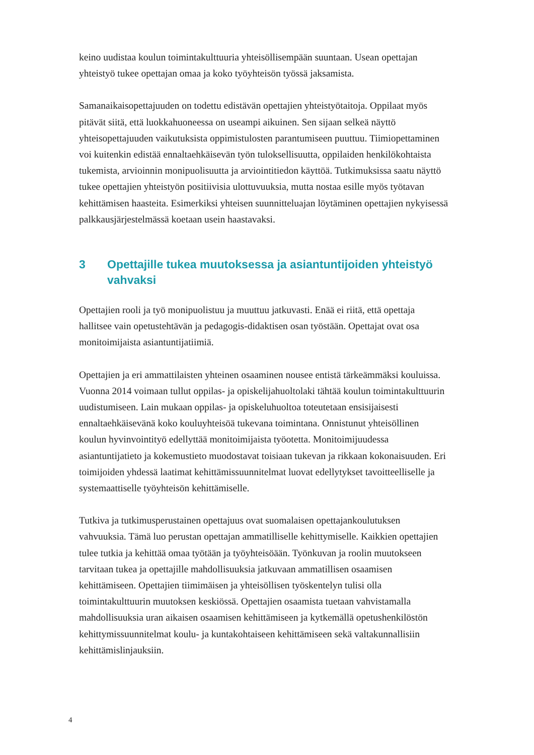keino uudistaa koulun toimintakulttuuria yhteisöllisempään suuntaan. Usean opettajan yhteistyö tukee opettajan omaa ja koko työyhteisön työssä jaksamista.
Samanaikaisopettajuuden on todettu edistävän opettajien yhteistyötaitoja. Oppilaat myös pitävät siitä, että luokkahuoneessa on useampi aikuinen. Sen sijaan selkeä näyttö yhteisopettajuuden vaikutuksista oppimistulosten parantumiseen puuttuu. Tiimiopettaminen voi kuitenkin edistää ennaltaehkäisevän työn tuloksellisuutta, oppilaiden henkilökohtaista tukemista, arvioinnin monipuolisuutta ja arviointitiedon käyttöä. Tutkimuksissa saatu näyttö tukee opettajien yhteistyön positiivisia ulottuvuuksia, mutta nostaa esille myös työtavan kehittämisen haasteita. Esimerkiksi yhteisen suunnitteluajan löytäminen opettajien nykyisessä palkkausjärjestelmässä koetaan usein haastavaksi.
3 Opettajille tukea muutoksessa ja asiantuntijoiden yhteistyö vahvaksi
Opettajien rooli ja työ monipuolistuu ja muuttuu jatkuvasti. Enää ei riitä, että opettaja hallitsee vain opetustehtävän ja pedagogis-didaktisen osan työstään. Opettajat ovat osa monitoimijaista asiantuntijatiimiä.
Opettajien ja eri ammattilaisten yhteinen osaaminen nousee entistä tärkeämmäksi kouluissa. Vuonna 2014 voimaan tullut oppilas- ja opiskelijahuoltolaki tähtää koulun toimintakulttuurin uudistumiseen. Lain mukaan oppilas- ja opiskeluhuoltoa toteutetaan ensisijaisesti ennaltaehkäisevänä koko kouluyhteisöä tukevana toimintana. Onnistunut yhteisöllinen koulun hyvinvointityö edellyttää monitoimijaista työotetta. Monitoimijuudessa asiantuntijatieto ja kokemustieto muodostavat toisiaan tukevan ja rikkaan kokonaisuuden. Eri toimijoiden yhdessä laatimat kehittämissuunnitelmat luovat edellytykset tavoitteelliselle ja systemaattiselle työyhteisön kehittämiselle.
Tutkiva ja tutkimusperustainen opettajuus ovat suomalaisen opettajankoulutuksen vahvuuksia. Tämä luo perustan opettajan ammatilliselle kehittymiselle. Kaikkien opettajien tulee tutkia ja kehittää omaa työtään ja työyhteisöään. Työnkuvan ja roolin muutokseen tarvitaan tukea ja opettajille mahdollisuuksia jatkuvaan ammatillisen osaamisen kehittämiseen. Opettajien tiimimäisen ja yhteisöllisen työskentelyn tulisi olla toimintakulttuurin muutoksen keskiössä. Opettajien osaamista tuetaan vahvistamalla mahdollisuuksia uran aikaisen osaamisen kehittämiseen ja kytkemällä opetushenkilöstön kehittymissuunnitelmat koulu- ja kuntakohtaiseen kehittämiseen sekä valtakunnallisiin kehittämislinjauksiin.
4